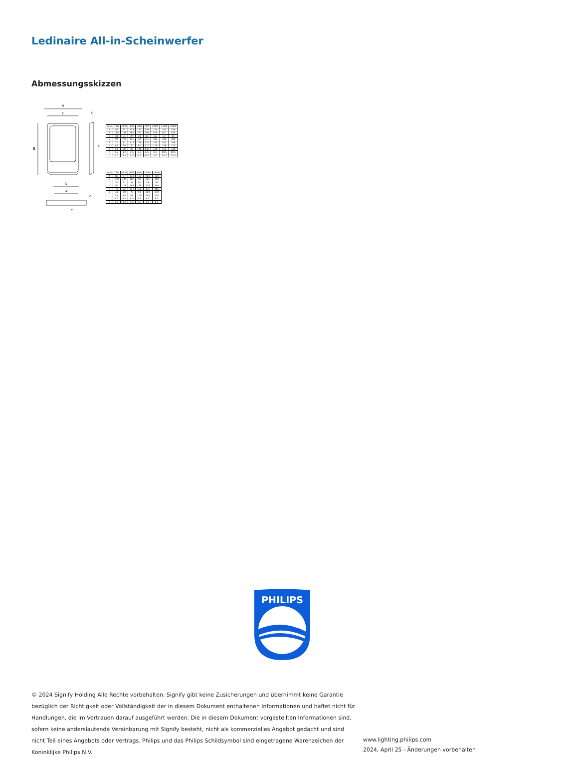Ledinaire All-in-Scheinwerfer
Abmessungsskizzen
A
E
C
B
D
b
a
c
d
| mm | 10W | 20W | 30W | 50W | 70W | 100W | 150W | 200W |
| --- | --- | --- | --- | --- | --- | --- | --- | --- |
| A | 85 | 97 | 133 | 173 | 203 | 220 | 282 | 336 |
| B | 130 | 149 | 182 | 232 | 286 | 304 | 401 | 474 |
| C | 31 | 31 | 29 | 30 | 33 | 36 | 37 | 41 |
| D | 90 | 109 | 145 | 185 | 215 | 244 | 320 | 380 |
| E | 70 | 82 | 117 | 150 | 175 | 185 | 242 | 296 |
| a | 41 | 50 | 70 | 90 | 110 | 110 | 136 | 210 |
| b | 51 | 60 | 85 | 110 | 130 | 130 | 166 | 240 |
| c | 4.2 | 4.2 | 4.5 | 6.5 | 6.5 | 8.5 | 10.5 | 10.5 |
| d | 4.2 | 4.2 | 4.5 | 6.5 | 6.5 | 8.5 | 10.5 | 10.5 |
| mm | 27W | 45W | 65W | 90W | 135W | 180W |
| --- | --- | --- | --- | --- | --- | --- |
| A | 85 | 97 | 133 | 173 | 203 | 220 |
| B | 130 | 149 | 182 | 232 | 286 | 304 |
| C | 31 | 31 | 29 | 30 | 33 | 36 |
| D | 90 | 109 | 145 | 185 | 215 | 244 |
| E | 70 | 82 | 117 | 150 | 175 | 185 |
| a | 41 | 50 | 70 | 90 | 110 | 110 |
| b | 51 | 60 | 85 | 110 | 130 | 130 |
| c | 4.2 | 4.2 | 4.5 | 6.5 | 6.5 | 8.5 |
| d | 4.2 | 4.2 | 4.5 | 6.5 | 6.5 | 8.5 |
PHILIPS
© 2024 Signify Holding Alle Rechte vorbehalten. Signify gibt keine Zusicherungen und übernimmt keine Garantie bezüglich der Richtigkeit oder Vollständigkeit der in diesem Dokument enthaltenen Informationen und haftet nicht für Handlungen, die im Vertrauen darauf ausgeführt werden. Die in diesem Dokument vorgestellten Informationen sind, sofern keine anderslautende Vereinbarung mit Signify besteht, nicht als kommerzielles Angebot gedacht und sind nicht Teil eines Angebots oder Vertrags. Philips und das Philips Schildsymbol sind eingetragene Warenzeichen der Koninklijke Philips N.V.
www.lighting.philips.com
2024, April 25 - Änderungen vorbehalten